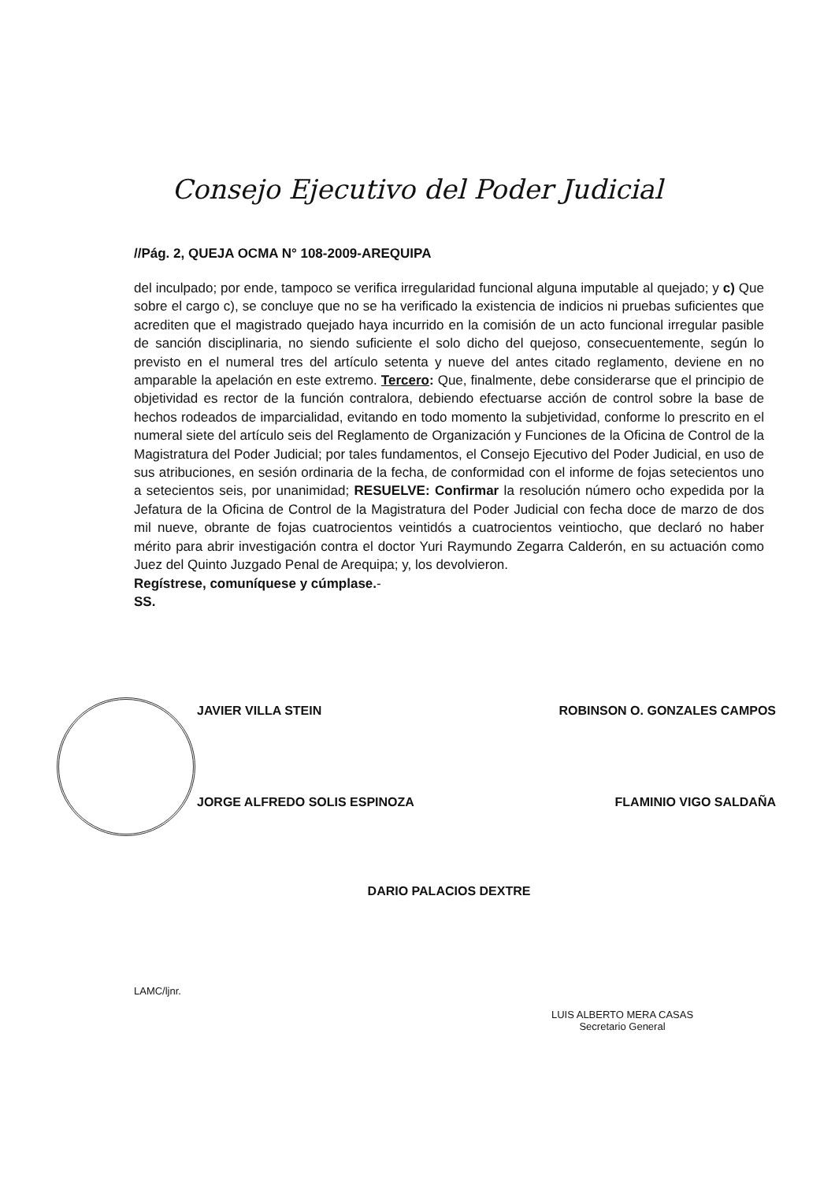Consejo Ejecutivo del Poder Judicial
//Pág. 2, QUEJA OCMA N° 108-2009-AREQUIPA
del inculpado; por ende, tampoco se verifica irregularidad funcional alguna imputable al quejado; y c) Que sobre el cargo c), se concluye que no se ha verificado la existencia de indicios ni pruebas suficientes que acrediten que el magistrado quejado haya incurrido en la comisión de un acto funcional irregular pasible de sanción disciplinaria, no siendo suficiente el solo dicho del quejoso, consecuentemente, según lo previsto en el numeral tres del artículo setenta y nueve del antes citado reglamento, deviene en no amparable la apelación en este extremo. Tercero: Que, finalmente, debe considerarse que el principio de objetividad es rector de la función contralora, debiendo efectuarse acción de control sobre la base de hechos rodeados de imparcialidad, evitando en todo momento la subjetividad, conforme lo prescrito en el numeral siete del artículo seis del Reglamento de Organización y Funciones de la Oficina de Control de la Magistratura del Poder Judicial; por tales fundamentos, el Consejo Ejecutivo del Poder Judicial, en uso de sus atribuciones, en sesión ordinaria de la fecha, de conformidad con el informe de fojas setecientos uno a setecientos seis, por unanimidad; RESUELVE: Confirmar la resolución número ocho expedida por la Jefatura de la Oficina de Control de la Magistratura del Poder Judicial con fecha doce de marzo de dos mil nueve, obrante de fojas cuatrocientos veintidós a cuatrocientos veintiocho, que declaró no haber mérito para abrir investigación contra el doctor Yuri Raymundo Zegarra Calderón, en su actuación como Juez del Quinto Juzgado Penal de Arequipa; y, los devolvieron.
Regístrese, comuníquese y cúmplase.-
SS.
JAVIER VILLA STEIN ROBINSON O. GONZALES CAMPOS
JORGE ALFREDO SOLIS ESPINOZA FLAMINIO VIGO SALDAÑA
DARIO PALACIOS DEXTRE
LAMC/ljnr.
LUIS ALBERTO MERA CASAS
Secretario General